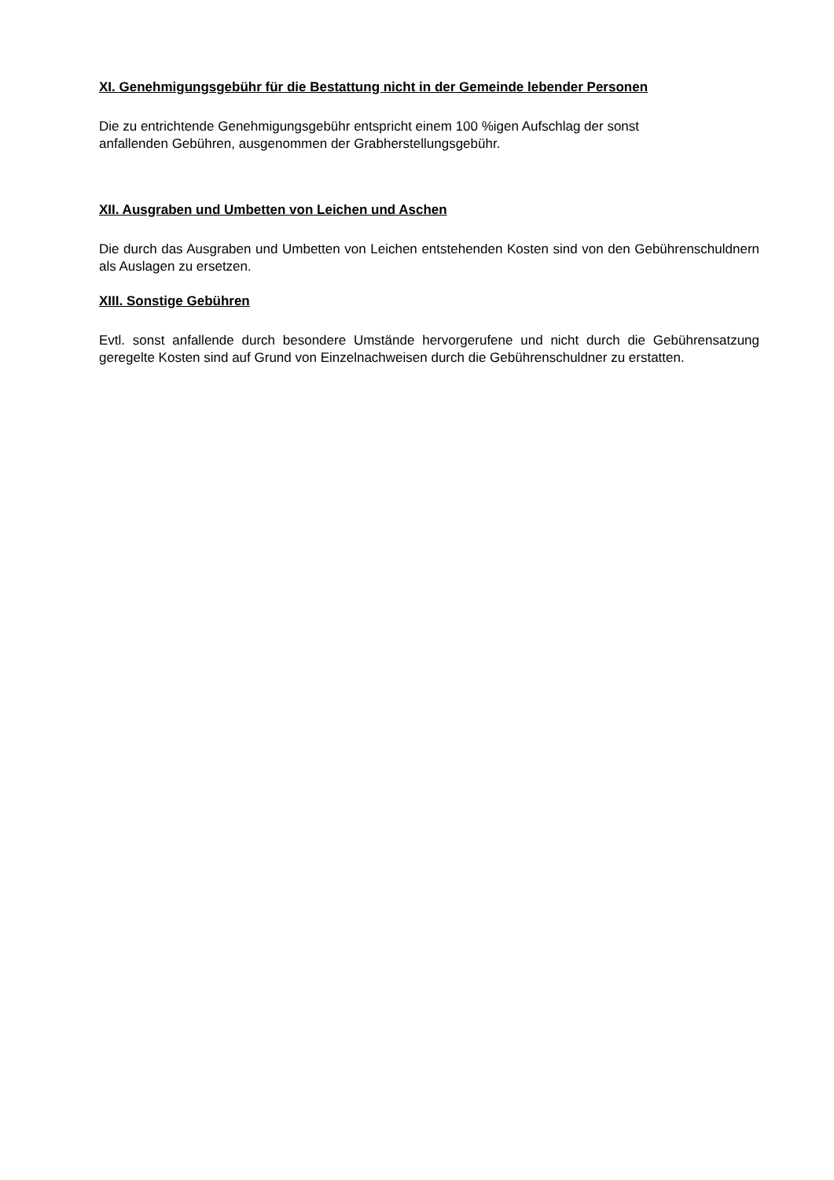XI. Genehmigungsgebühr für die Bestattung nicht in der Gemeinde lebender Personen
Die zu entrichtende Genehmigungsgebühr entspricht einem 100 %igen Aufschlag der sonst
anfallenden Gebühren, ausgenommen der Grabherstellungsgebühr.
XII. Ausgraben und Umbetten von Leichen und Aschen
Die durch das Ausgraben und Umbetten von Leichen entstehenden Kosten sind von den Gebührenschuldnern als Auslagen zu ersetzen.
XIII. Sonstige Gebühren
Evtl. sonst anfallende durch besondere Umstände hervorgerufene und nicht durch die Gebührensatzung geregelte Kosten sind auf Grund von Einzelnachweisen durch die Gebührenschuldner zu erstatten.